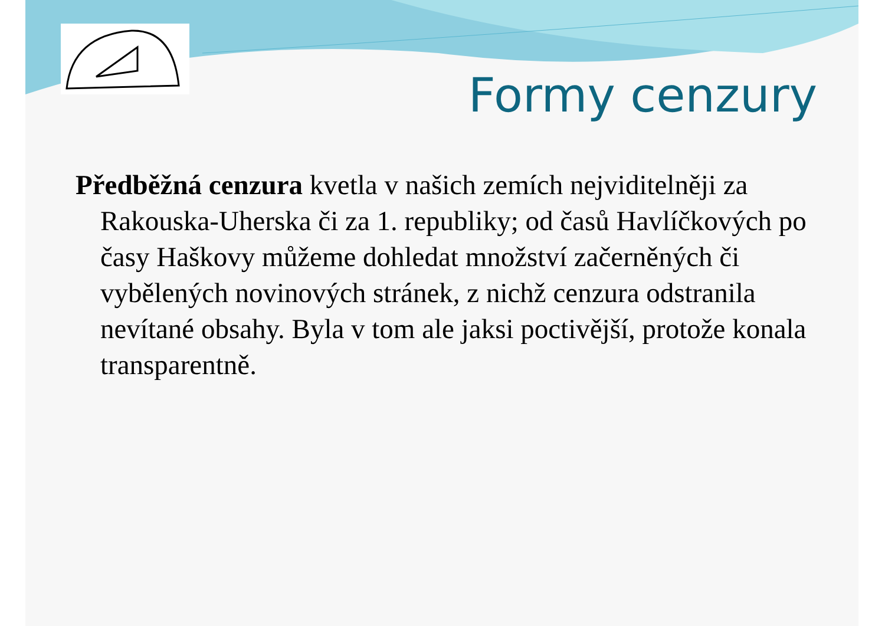Formy cenzury
Předběžná cenzura kvetla v našich zemích nejviditelněji za Rakouska-Uherska či za 1. republiky; od časů Havlíčkových po časy Haškovy můžeme dohledat množství začerněných či vybělených novinových stránek, z nichž cenzura odstranila nevítané obsahy. Byla v tom ale jaksi poctivější, protože konala transparentně.